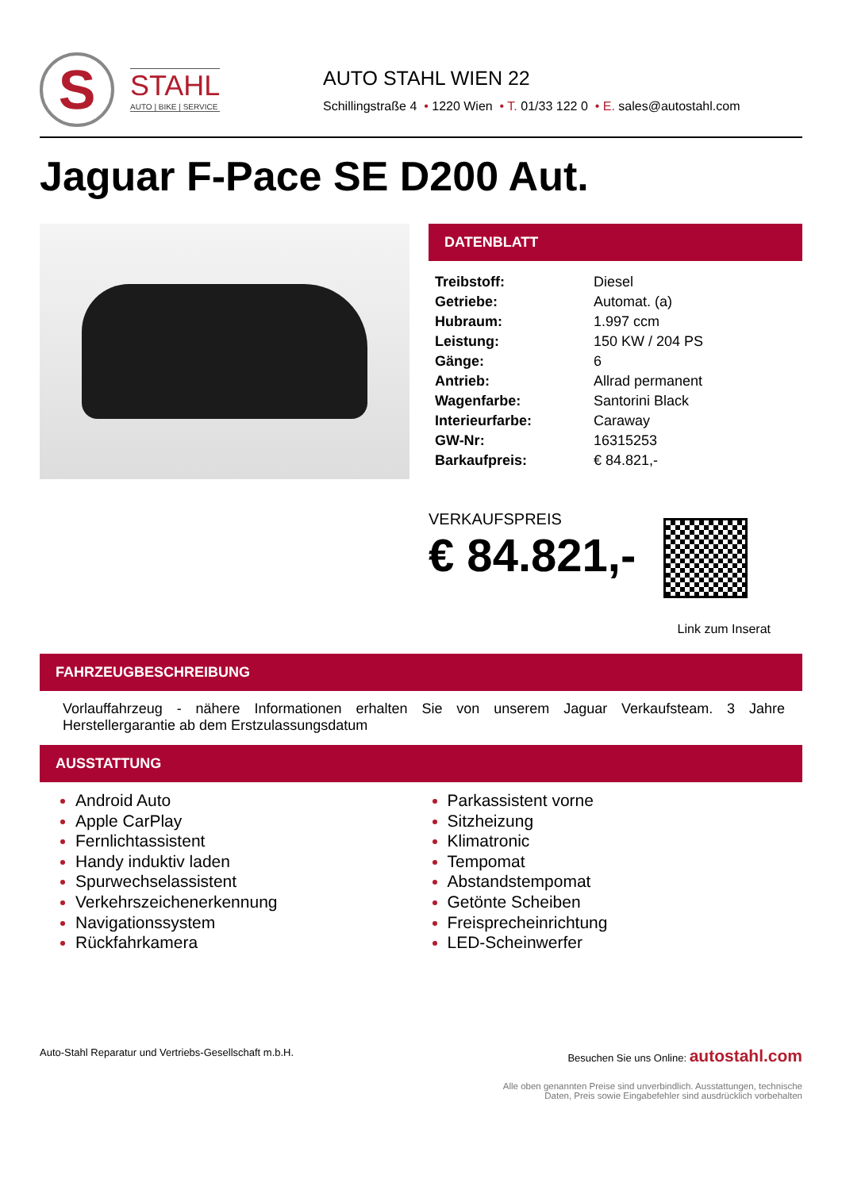S
STAHL
AUTO | BIKE | SERVICE
AUTO STAHL WIEN 22
Schillingstraße 4 • 1220 Wien • T. 01/33 122 0 • E. sales@autostahl.com
Jaguar F-Pace SE D200 Aut.
DATENBLATT
| Treibstoff: | Diesel |
| Getriebe: | Automat. (a) |
| Hubraum: | 1.997 ccm |
| Leistung: | 150 KW / 204 PS |
| Gänge: | 6 |
| Antrieb: | Allrad permanent |
| Wagenfarbe: | Santorini Black |
| Interieurfarbe: | Caraway |
| GW-Nr: | 16315253 |
| Barkaufpreis: | € 84.821,- |
VERKAUFSPREIS
€ 84.821,-
Link zum Inserat
FAHRZEUGBESCHREIBUNG
Vorlauffahrzeug - nähere Informationen erhalten Sie von unserem Jaguar Verkaufsteam. 3 Jahre Herstellergarantie ab dem Erstzulassungsdatum
AUSSTATTUNG
Android Auto
Apple CarPlay
Fernlichtassistent
Handy induktiv laden
Spurwechselassistent
Verkehrszeichenerkennung
Navigationssystem
Rückfahrkamera
Parkassistent vorne
Sitzheizung
Klimatronic
Tempomat
Abstandstempomat
Getönte Scheiben
Freisprecheinrichtung
LED-Scheinwerfer
Auto-Stahl Reparatur und Vertriebs-Gesellschaft m.b.H. Besuchen Sie uns Online: autostahl.com
Alle oben genannten Preise sind unverbindlich. Ausstattungen, technische
Daten, Preis sowie Eingabefehler sind ausdrücklich vorbehalten